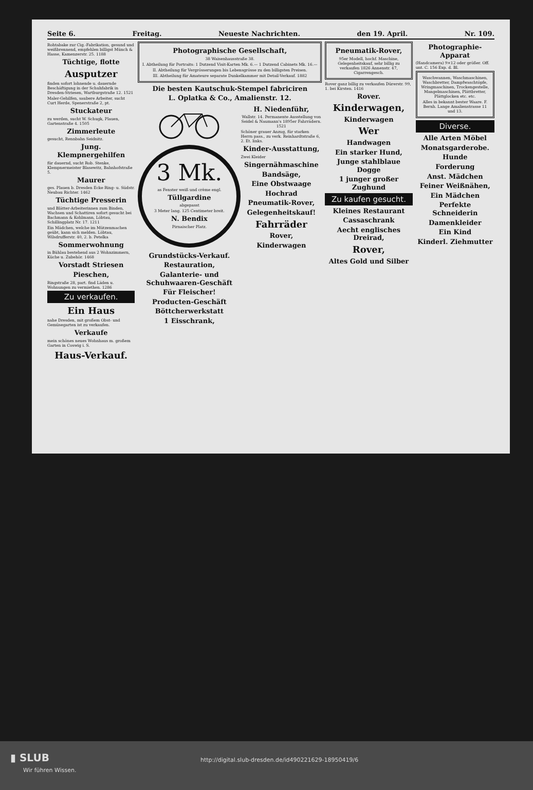Seite 6. Freitag. Neueste Nachrichten. den 19. April. Nr. 109.
Rohtabake zur Cig.-Fabrikation, gesund und weißbrennend, empfehlen billigst Münch & Hasse, Kamenzerstr. 25. 1188
Tüchtige, flotte
Ausputzer
finden sofort lohnende u. dauernde Beschäftigung in der Schuhfabrik in Dresden-Striesen, Wartburgstraße 12. 1521
Maler-Gehilfen, saubere Arbeiter, sucht Curt Herde, Spenerstraße 2, pt.
Stuckateur
zu werden, sucht W. Schugk, Plauen, Gartenstraße 4. 1505
Zimmerleute
gesucht, Rennbahn Seidnitz.
Jung. Klempnergehilfen
für dauernd, sucht Rob. Stenke, Klempnermeister Blasewitz, Bahnhofstraße 5.
Maurer
ges. Plauen b. Dresden Ecke Ring- u. Südstr. Neubau Richter. 1462
Tüchtige Presserin
und Blätter-Arbeiterinnen zum Binden, Wachsen und Schattiren sofort gesucht bei Bachmann & Kohlmann, Löbtau, Schillingplatz Nr. 17. 1211
Ein Mädchen, welche im Mützenmachen geübt, kann sich melden. Löbtau, Wilsdrufferstr. 40, 2. b. Petelka
Sommerwohnung
in Bühlau bestehend aus 2 Wohnzimmern, Küche u. Zubehör. 1468
Vorstadt Striesen
Pieschen,
Ringstraße 28, part. find Läden u. Wohnungen zu vermiethen. 1286
Zu verkaufen.
Ein Haus
nahe Dresden, mit großem Obst- und Gemüsegarten ist zu verkaufen.
Verkaufe
mein schönes neues Wohnhaus m. großem Garten in Coswig i. S.
Haus-Verkauf.
Photographische Gesellschaft,
38 Waisenhausstraße 38.
I. Abtheilung für Portraits: 1 Dutzend Visit-Karten Mk. 6.— 1 Dutzend Cabinets Mk. 16.—
II. Abtheilung für Vergrösserungen bis Lebensgrösse zu den billigsten Preisen.
III. Abtheilung für Amateure separate Dunkelkammer mit Detail-Verkauf. 1882
Die besten Kautschuk-Stempel fabriciren
L. Oplatka & Co., Amalienstr. 12.
3 Mk.
as Fenster weiß und crème engl.
Tüllgardine
abgepasst
3 Meter lang. 125 Centimeter breit.
N. Bendix
Pirnaischer Platz.
Grundstücks-Verkauf.
Restauration,
Galanterie- und Schuhwaaren-Geschäft
Für Fleischer!
Producten-Geschäft
Böttcherwerkstatt
1 Eisschrank,
H. Niedenführ,
Wallstr. 14. Permanente Ausstellung von Seidel & Naumann's 1895er Fahrrädern. 1521
Schöner grauer Anzug, für starken Herrn pass., zu verk. Reinhardtstraße 6, 2. Et. links.
Kinder-Ausstattung,
Zwei Kleider
Singernähmaschine
Bandsäge,
Eine Obstwaage
Hochrad
Pneumatik-Rover,
Gelegenheitskauf!
Fahrräder
Rover,
Kinderwagen
Pneumatik-Rover,
95er Modell, hochf. Maschine, Gelegenheitskauf, sehr billig zu verkaufen 1826 Annenstr. 47, Cigarrengesch.
Rover ganz billig zu verkaufen Dürerstr. 99, 1. bei Kirsten. 1416
Rover.
Kinderwagen,
Kinderwagen
Wer
Handwagen
Ein starker Hund,
Junge stahlblaue Dogge
1 junger großer Zughund
Zu kaufen gesucht.
Kleines Restaurant
Cassaschrank
Aecht englisches Dreirad,
Rover,
Altes Gold und Silber
Photographie-Apparat
(Handcamera) 9×12 oder größer. Off. unt. C. 156 Exp. d. Bl.
Waschwannen, Waschmaschinen, Waschbretter, Dampfwaschtöpfe, Wringmaschinen, Trockengestelle, Mangelmaschinen, Plättbretter, Plättglocken etc. etc.
Alles in bekannt bester Waare. F. Bernh. Lange Amalienstrasse 11 und 13.
Diverse.
Alle Arten Möbel
Monatsgarderobe.
Hunde
Forderung
Anst. Mädchen
Feiner Weißnähen,
Ein Mädchen
Perfekte Schneiderin
Damenkleider
Ein Kind
Kinderl. Ziehmutter
▮ SLUB
Wir führen Wissen.
http://digital.slub-dresden.de/id490221629-18950419/6